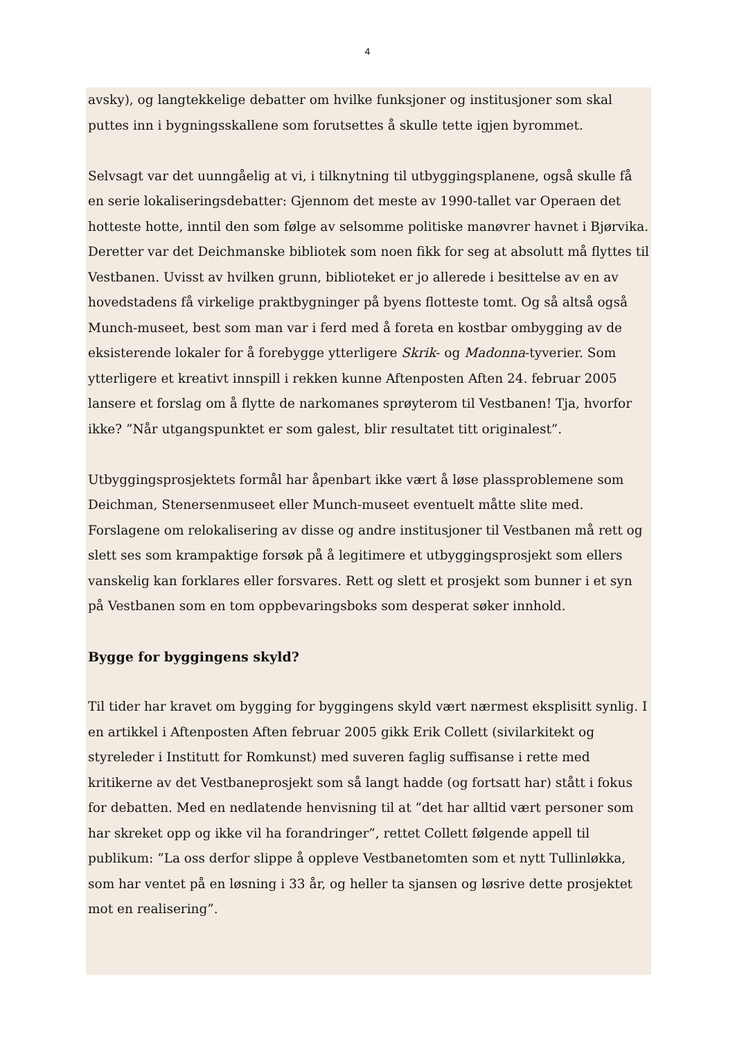4
avsky), og langtekkelige debatter om hvilke funksjoner og institusjoner som skal puttes inn i bygningsskallene som forutsettes å skulle tette igjen byrommet.
Selvsagt var det uunngåelig at vi, i tilknytning til utbyggingsplanene, også skulle få en serie lokaliseringsdebatter: Gjennom det meste av 1990-tallet var Operaen det hotteste hotte, inntil den som følge av selsomme politiske manøvrer havnet i Bjørvika. Deretter var det Deichmanske bibliotek som noen fikk for seg at absolutt må flyttes til Vestbanen. Uvisst av hvilken grunn, biblioteket er jo allerede i besittelse av en av hovedstadens få virkelige praktbygninger på byens flotteste tomt. Og så altså også Munch-museet, best som man var i ferd med å foreta en kostbar ombygging av de eksisterende lokaler for å forebygge ytterligere Skrik- og Madonna-tyverier. Som ytterligere et kreativt innspill i rekken kunne Aftenposten Aften 24. februar 2005 lansere et forslag om å flytte de narkomanes sprøyterom til Vestbanen! Tja, hvorfor ikke? ”Når utgangspunktet er som galest, blir resultatet titt originalest”.
Utbyggingsprosjektets formål har åpenbart ikke vært å løse plassproblemene som Deichman, Stenersenmuseet eller Munch-museet eventuelt måtte slite med. Forslagene om relokalisering av disse og andre institusjoner til Vestbanen må rett og slett ses som krampaktige forsøk på å legitimere et utbyggingsprosjekt som ellers vanskelig kan forklares eller forsvares. Rett og slett et prosjekt som bunner i et syn på Vestbanen som en tom oppbevaringsboks som desperat søker innhold.
Bygge for byggingens skyld?
Til tider har kravet om bygging for byggingens skyld vært nærmest eksplisitt synlig. I en artikkel i Aftenposten Aften februar 2005 gikk Erik Collett (sivilarkitekt og styreleder i Institutt for Romkunst) med suveren faglig suffisanse i rette med kritikerne av det Vestbaneprosjekt som så langt hadde (og fortsatt har) stått i fokus for debatten. Med en nedlatende henvisning til at ”det har alltid vært personer som har skreket opp og ikke vil ha forandringer”, rettet Collett følgende appell til publikum: ”La oss derfor slippe å oppleve Vestbanetomten som et nytt Tullinløkka, som har ventet på en løsning i 33 år, og heller ta sjansen og løsrive dette prosjektet mot en realisering”.